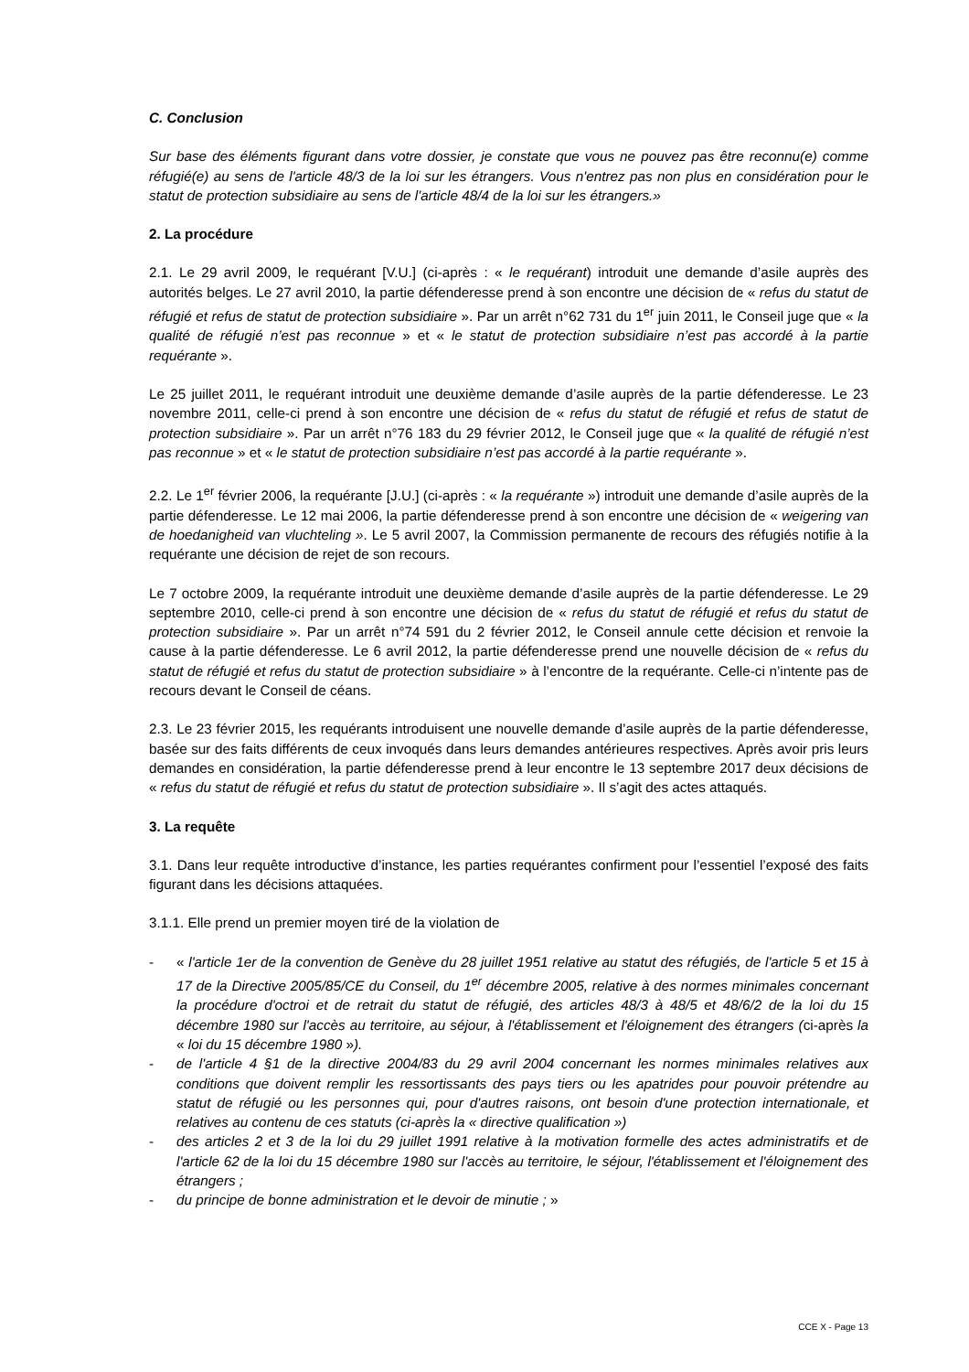C. Conclusion
Sur base des éléments figurant dans votre dossier, je constate que vous ne pouvez pas être reconnu(e) comme réfugié(e) au sens de l'article 48/3 de la loi sur les étrangers. Vous n'entrez pas non plus en considération pour le statut de protection subsidiaire au sens de l'article 48/4 de la loi sur les étrangers.»
2. La procédure
2.1. Le 29 avril 2009, le requérant [V.U.] (ci-après : « le requérant) introduit une demande d’asile auprès des autorités belges. Le 27 avril 2010, la partie défenderesse prend à son encontre une décision de « refus du statut de réfugié et refus de statut de protection subsidiaire ». Par un arrêt n°62 731 du 1<sup>er</sup> juin 2011, le Conseil juge que « la qualité de réfugié n’est pas reconnue » et « le statut de protection subsidiaire n’est pas accordé à la partie requérante ».
Le 25 juillet 2011, le requérant introduit une deuxième demande d’asile auprès de la partie défenderesse. Le 23 novembre 2011, celle-ci prend à son encontre une décision de « refus du statut de réfugié et refus de statut de protection subsidiaire ». Par un arrêt n°76 183 du 29 février 2012, le Conseil juge que « la qualité de réfugié n’est pas reconnue » et « le statut de protection subsidiaire n’est pas accordé à la partie requérante ».
2.2. Le 1<sup>er</sup> février 2006, la requérante [J.U.] (ci-après : « la requérante ») introduit une demande d’asile auprès de la partie défenderesse. Le 12 mai 2006, la partie défenderesse prend à son encontre une décision de « weigering van de hoedanigheid van vluchteling ». Le 5 avril 2007, la Commission permanente de recours des réfugiés notifie à la requérante une décision de rejet de son recours.
Le 7 octobre 2009, la requérante introduit une deuxième demande d’asile auprès de la partie défenderesse. Le 29 septembre 2010, celle-ci prend à son encontre une décision de « refus du statut de réfugié et refus du statut de protection subsidiaire ». Par un arrêt n°74 591 du 2 février 2012, le Conseil annule cette décision et renvoie la cause à la partie défenderesse. Le 6 avril 2012, la partie défenderesse prend une nouvelle décision de « refus du statut de réfugié et refus du statut de protection subsidiaire » à l’encontre de la requérante. Celle-ci n’intente pas de recours devant le Conseil de céans.
2.3. Le 23 février 2015, les requérants introduisent une nouvelle demande d’asile auprès de la partie défenderesse, basée sur des faits différents de ceux invoqués dans leurs demandes antérieures respectives. Après avoir pris leurs demandes en considération, la partie défenderesse prend à leur encontre le 13 septembre 2017 deux décisions de « refus du statut de réfugié et refus du statut de protection subsidiaire ». Il s’agit des actes attaqués.
3. La requête
3.1. Dans leur requête introductive d’instance, les parties requérantes confirment pour l’essentiel l’exposé des faits figurant dans les décisions attaquées.
3.1.1. Elle prend un premier moyen tiré de la violation de
- « l'article 1er de la convention de Genève du 28 juillet 1951 relative au statut des réfugiés, de l'article 5 et 15 à 17 de la Directive 2005/85/CE du Conseil, du 1<sup>er</sup> décembre 2005, relative à des normes minimales concernant la procédure d'octroi et de retrait du statut de réfugié, des articles 48/3 à 48/5 et 48/6/2 de la loi du 15 décembre 1980 sur l'accès au territoire, au séjour, à l'établissement et l'éloignement des étrangers (ci-après la « loi du 15 décembre 1980 »).
- de l'article 4 §1 de la directive 2004/83 du 29 avril 2004 concernant les normes minimales relatives aux conditions que doivent remplir les ressortissants des pays tiers ou les apatrides pour pouvoir prétendre au statut de réfugié ou les personnes qui, pour d'autres raisons, ont besoin d'une protection internationale, et relatives au contenu de ces statuts (ci-après la « directive qualification »)
- des articles 2 et 3 de la loi du 29 juillet 1991 relative à la motivation formelle des actes administratifs et de l'article 62 de la loi du 15 décembre 1980 sur l'accès au territoire, le séjour, l'établissement et l'éloignement des étrangers ;
- du principe de bonne administration et le devoir de minutie ; »
CCE X - Page 13